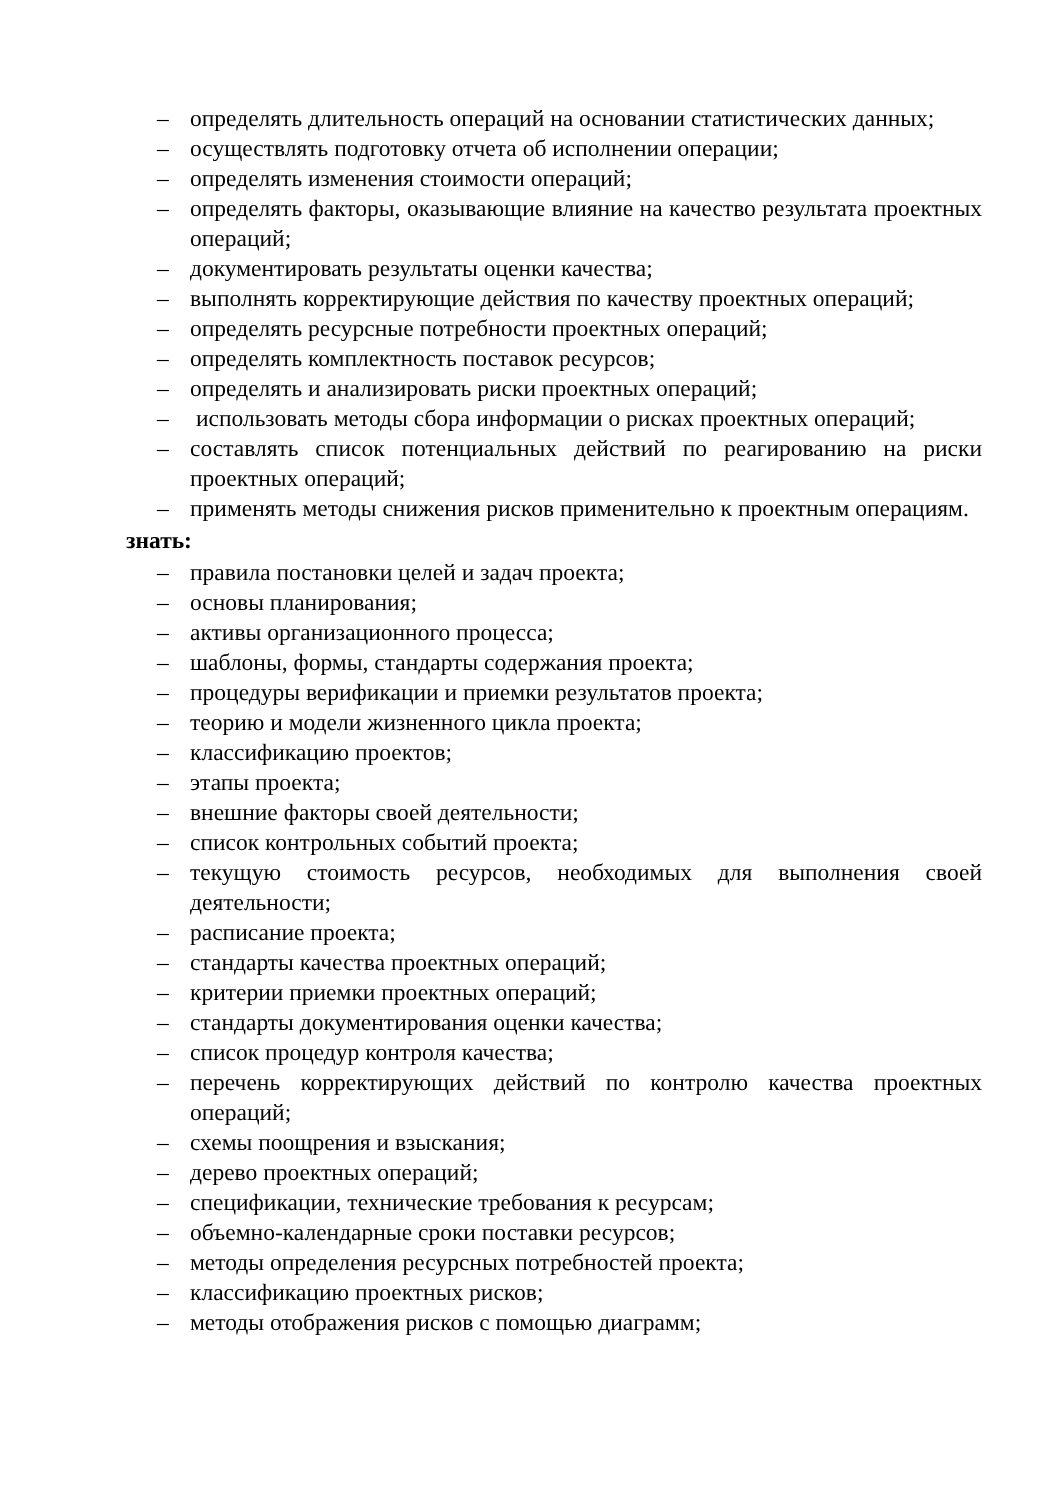– определять длительность операций на основании статистических данных;
– осуществлять подготовку отчета об исполнении операции;
– определять изменения стоимости операций;
– определять факторы, оказывающие влияние на качество результата проектных операций;
– документировать результаты оценки качества;
– выполнять корректирующие действия по качеству проектных операций;
– определять ресурсные потребности проектных операций;
– определять комплектность поставок ресурсов;
– определять и анализировать риски проектных операций;
– использовать методы сбора информации о рисках проектных операций;
– составлять список потенциальных действий по реагированию на риски проектных операций;
– применять методы снижения рисков применительно к проектным операциям.
знать:
– правила постановки целей и задач проекта;
– основы планирования;
– активы организационного процесса;
– шаблоны, формы, стандарты содержания проекта;
– процедуры верификации и приемки результатов проекта;
– теорию и модели жизненного цикла проекта;
– классификацию проектов;
– этапы проекта;
– внешние факторы своей деятельности;
– список контрольных событий проекта;
– текущую стоимость ресурсов, необходимых для выполнения своей деятельности;
– расписание проекта;
– стандарты качества проектных операций;
– критерии приемки проектных операций;
– стандарты документирования оценки качества;
– список процедур контроля качества;
– перечень корректирующих действий по контролю качества проектных операций;
– схемы поощрения и взыскания;
– дерево проектных операций;
– спецификации, технические требования к ресурсам;
– объемно-календарные сроки поставки ресурсов;
– методы определения ресурсных потребностей проекта;
– классификацию проектных рисков;
– методы отображения рисков с помощью диаграмм;